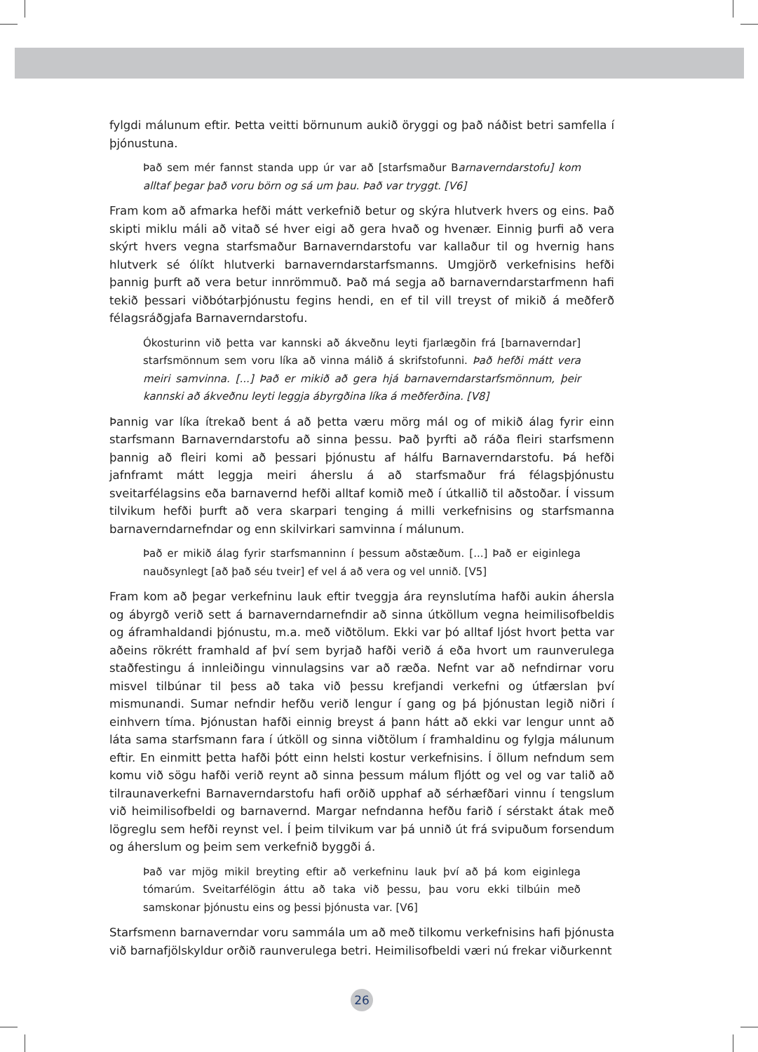fylgdi málunum eftir. Þetta veitti börnunum aukið öryggi og það náðist betri samfella í þjónustuna.
Það sem mér fannst standa upp úr var að [starfsmaður Barnaverndarstofu] kom alltaf þegar það voru börn og sá um þau. Það var tryggt. [V6]
Fram kom að afmarka hefði mátt verkefnið betur og skýra hlutverk hvers og eins. Það skipti miklu máli að vitað sé hver eigi að gera hvað og hvenær. Einnig þurfi að vera skýrt hvers vegna starfsmaður Barnaverndarstofu var kallaður til og hvernig hans hlutverk sé ólíkt hlutverki barnaverndarstarfsmanns. Umgjörð verkefnisins hefði þannig þurft að vera betur innrömmuð. Það má segja að barnaverndarstarfmenn hafi tekið þessari viðbótarþjónustu fegins hendi, en ef til vill treyst of mikið á meðferð félagsráðgjafa Barnaverndarstofu.
Ókosturinn við þetta var kannski að ákveðnu leyti fjarlægðin frá [barnaverndar] starfsmönnum sem voru líka að vinna málið á skrifstofunni. Það hefði mátt vera meiri samvinna. [...] Það er mikið að gera hjá barnaverndarstarfsmönnum, þeir kannski að ákveðnu leyti leggja ábyrgðina líka á meðferðina. [V8]
Þannig var líka ítrekað bent á að þetta væru mörg mál og of mikið álag fyrir einn starfsmann Barnaverndarstofu að sinna þessu. Það þyrfti að ráða fleiri starfsmenn þannig að fleiri komi að þessari þjónustu af hálfu Barnaverndarstofu. Þá hefði jafnframt mátt leggja meiri áherslu á að starfsmaður frá félagsþjónustu sveitarfélagsins eða barnavernd hefði alltaf komið með í útkallið til aðstoðar. Í vissum tilvikum hefði þurft að vera skarpari tenging á milli verkefnisins og starfsmanna barnaverndarnefndar og enn skilvirkari samvinna í málunum.
Það er mikið álag fyrir starfsmanninn í þessum aðstæðum. [...] Það er eiginlega nauðsynlegt [að það séu tveir] ef vel á að vera og vel unnið. [V5]
Fram kom að þegar verkefninu lauk eftir tveggja ára reynslutíma hafði aukin áhersla og ábyrgð verið sett á barnaverndarnefndir að sinna útköllum vegna heimilisofbeldis og áframhaldandi þjónustu, m.a. með viðtölum. Ekki var þó alltaf ljóst hvort þetta var aðeins rökrétt framhald af því sem byrjað hafði verið á eða hvort um raunverulega staðfestingu á innleiðingu vinnulagsins var að ræða. Nefnt var að nefndirnar voru misvel tilbúnar til þess að taka við þessu krefjandi verkefni og útfærslan því mismunandi. Sumar nefndir hefðu verið lengur í gang og þá þjónustan legið niðri í einhvern tíma. Þjónustan hafði einnig breyst á þann hátt að ekki var lengur unnt að láta sama starfsmann fara í útköll og sinna viðtölum í framhaldinu og fylgja málunum eftir. En einmitt þetta hafði þótt einn helsti kostur verkefnisins. Í öllum nefndum sem komu við sögu hafði verið reynt að sinna þessum málum fljótt og vel og var talið að tilraunaverkefni Barnaverndarstofu hafi orðið upphaf að sérhæfðari vinnu í tengslum við heimilisofbeldi og barnavernd. Margar nefndanna hefðu farið í sérstakt átak með lögreglu sem hefði reynst vel. Í þeim tilvikum var þá unnið út frá svipuðum forsendum og áherslum og þeim sem verkefnið byggði á.
Það var mjög mikil breyting eftir að verkefninu lauk því að þá kom eiginlega tómarúm. Sveitarfélögin áttu að taka við þessu, þau voru ekki tilbúin með samskonar þjónustu eins og þessi þjónusta var. [V6]
Starfsmenn barnaverndar voru sammála um að með tilkomu verkefnisins hafi þjónusta við barnafjölskyldur orðið raunverulega betri. Heimilisofbeldi væri nú frekar viðurkennt
26